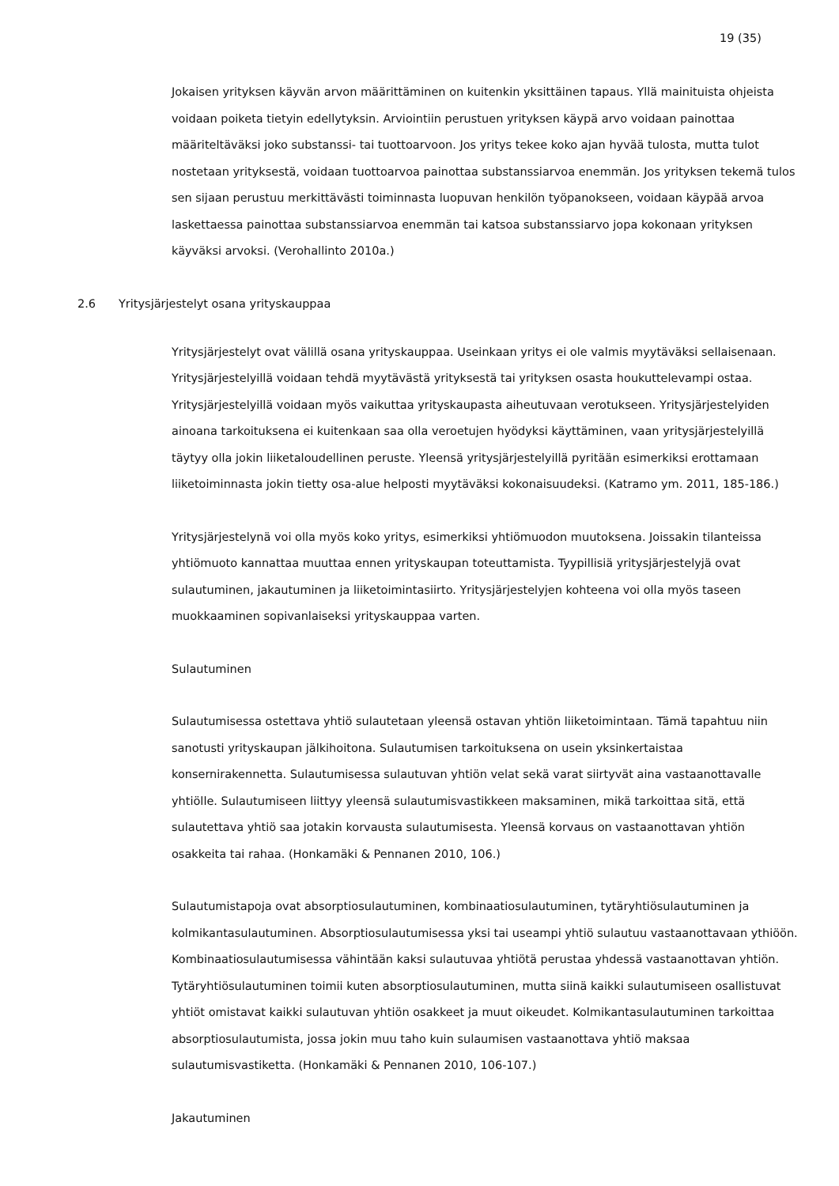19 (35)
Jokaisen yrityksen käyvän arvon määrittäminen on kuitenkin yksittäinen tapaus. Yllä mainituista ohjeista voidaan poiketa tietyin edellytyksin. Arviointiin perustuen yrityksen käypä arvo voidaan painottaa määriteltäväksi joko substanssi- tai tuottoarvoon. Jos yritys tekee koko ajan hyvää tulosta, mutta tulot nostetaan yrityksestä, voidaan tuottoarvoa painottaa substanssiarvoa enemmän. Jos yrityksen tekemä tulos sen sijaan perustuu merkittävästi toiminnasta luopuvan henkilön työpanokseen, voidaan käypää arvoa laskettaessa painottaa substanssiarvoa enemmän tai katsoa substanssiarvo jopa kokonaan yrityksen käyväksi arvoksi. (Verohallinto 2010a.)
2.6 Yritysjärjestelyt osana yrityskauppaa
Yritysjärjestelyt ovat välillä osana yrityskauppaa. Useinkaan yritys ei ole valmis myytäväksi sellaisenaan. Yritysjärjestelyillä voidaan tehdä myytävästä yrityksestä tai yrityksen osasta houkuttelevampi ostaa. Yritysjärjestelyillä voidaan myös vaikuttaa yrityskaupasta aiheutuvaan verotukseen. Yritysjärjestelyiden ainoana tarkoituksena ei kuitenkaan saa olla veroetujen hyödyksi käyttäminen, vaan yritysjärjestelyillä täytyy olla jokin liiketaloudellinen peruste. Yleensä yritysjärjestelyillä pyritään esimerkiksi erottamaan liiketoiminnasta jokin tietty osa-alue helposti myytäväksi kokonaisuudeksi. (Katramo ym. 2011, 185-186.)
Yritysjärjestelynä voi olla myös koko yritys, esimerkiksi yhtiömuodon muutoksena. Joissakin tilanteissa yhtiömuoto kannattaa muuttaa ennen yrityskaupan toteuttamista. Tyypillisiä yritysjärjestelyjä ovat sulautuminen, jakautuminen ja liiketoimintasiirto. Yritysjärjestelyjen kohteena voi olla myös taseen muokkaaminen sopivanlaiseksi yrityskauppaa varten.
Sulautuminen
Sulautumisessa ostettava yhtiö sulautetaan yleensä ostavan yhtiön liiketoimintaan. Tämä tapahtuu niin sanotusti yrityskaupan jälkihoitona. Sulautumisen tarkoituksena on usein yksinkertaistaa konsernirakennetta. Sulautumisessa sulautuvan yhtiön velat sekä varat siirtyvät aina vastaanottavalle yhtiölle. Sulautumiseen liittyy yleensä sulautumisvastikkeen maksaminen, mikä tarkoittaa sitä, että sulautettava yhtiö saa jotakin korvausta sulautumisesta. Yleensä korvaus on vastaanottavan yhtiön osakkeita tai rahaa. (Honkamäki & Pennanen 2010, 106.)
Sulautumistapoja ovat absorptiosulautuminen, kombinaatiosulautuminen, tytäryhtiösulautuminen ja kolmikantasulautuminen. Absorptiosulautumisessa yksi tai useampi yhtiö sulautuu vastaanottavaan ythiöön. Kombinaatiosulautumisessa vähintään kaksi sulautuvaa yhtiötä perustaa yhdessä vastaanottavan yhtiön. Tytäryhtiösulautuminen toimii kuten absorptiosulautuminen, mutta siinä kaikki sulautumiseen osallistuvat yhtiöt omistavat kaikki sulautuvan yhtiön osakkeet ja muut oikeudet. Kolmikantasulautuminen tarkoittaa absorptiosulautumista, jossa jokin muu taho kuin sulaumisen vastaanottava yhtiö maksaa sulautumisvastiketta. (Honkamäki & Pennanen 2010, 106-107.)
Jakautuminen